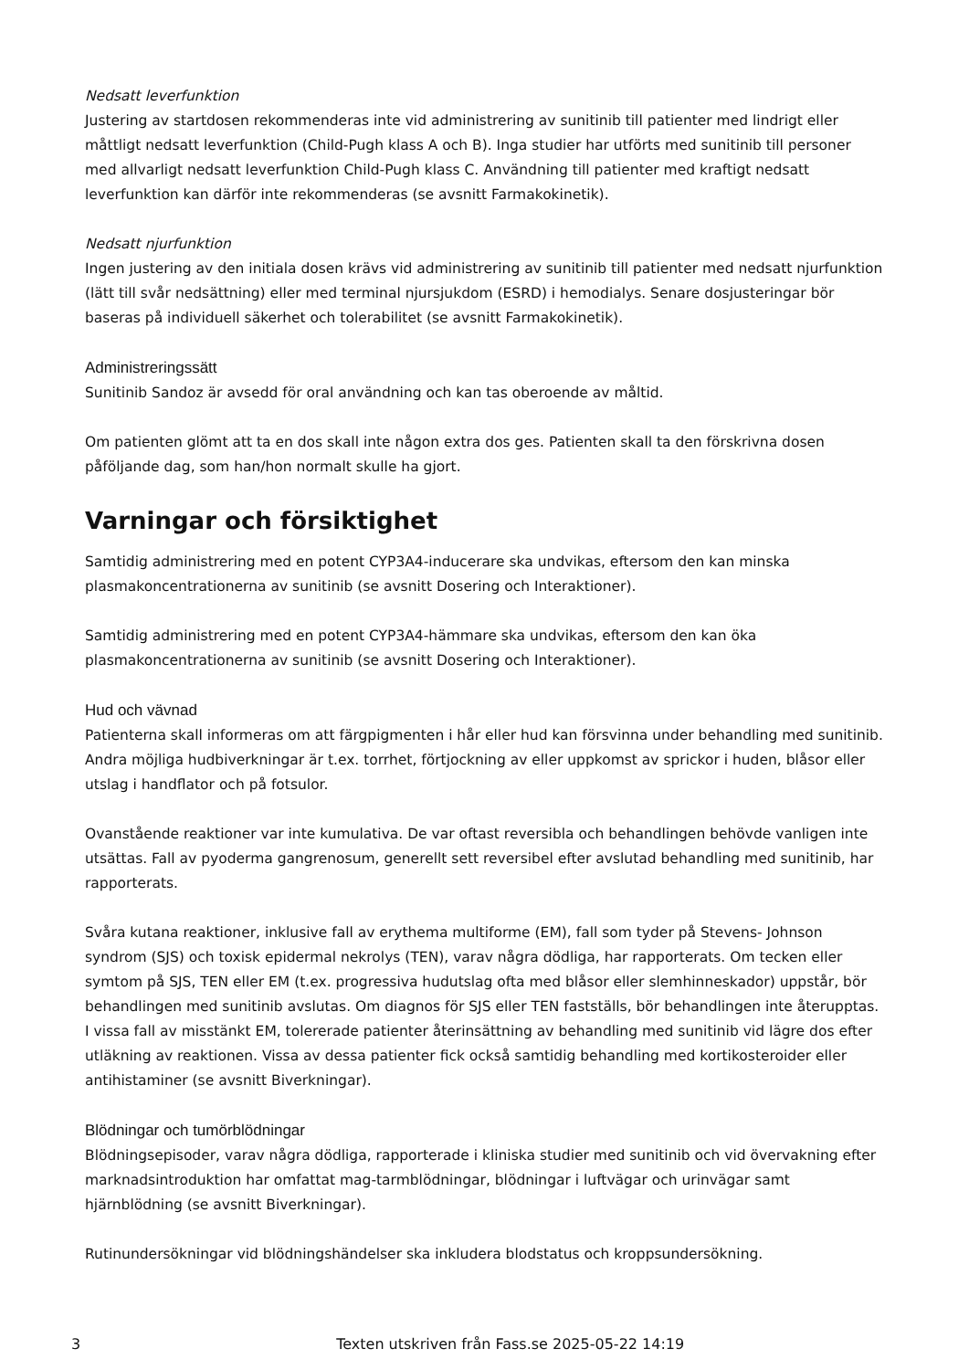Nedsatt leverfunktion
Justering av startdosen rekommenderas inte vid administrering av sunitinib till patienter med lindrigt eller måttligt nedsatt leverfunktion (Child-Pugh klass A och B). Inga studier har utförts med sunitinib till personer med allvarligt nedsatt leverfunktion Child-Pugh klass C. Användning till patienter med kraftigt nedsatt leverfunktion kan därför inte rekommenderas (se avsnitt Farmakokinetik).
Nedsatt njurfunktion
Ingen justering av den initiala dosen krävs vid administrering av sunitinib till patienter med nedsatt njurfunktion (lätt till svår nedsättning) eller med terminal njursjukdom (ESRD) i hemodialys. Senare dosjusteringar bör baseras på individuell säkerhet och tolerabilitet (se avsnitt Farmakokinetik).
Administreringssätt
Sunitinib Sandoz är avsedd för oral användning och kan tas oberoende av måltid.
Om patienten glömt att ta en dos skall inte någon extra dos ges. Patienten skall ta den förskrivna dosen påföljande dag, som han/hon normalt skulle ha gjort.
Varningar och försiktighet
Samtidig administrering med en potent CYP3A4-inducerare ska undvikas, eftersom den kan minska plasmakoncentrationerna av sunitinib (se avsnitt Dosering och Interaktioner).
Samtidig administrering med en potent CYP3A4-hämmare ska undvikas, eftersom den kan öka plasmakoncentrationerna av sunitinib (se avsnitt Dosering och Interaktioner).
Hud och vävnad
Patienterna skall informeras om att färgpigmenten i hår eller hud kan försvinna under behandling med sunitinib. Andra möjliga hudbiverkningar är t.ex. torrhet, förtjockning av eller uppkomst av sprickor i huden, blåsor eller utslag i handflator och på fotsulor.
Ovanstående reaktioner var inte kumulativa. De var oftast reversibla och behandlingen behövde vanligen inte utsättas. Fall av pyoderma gangrenosum, generellt sett reversibel efter avslutad behandling med sunitinib, har rapporterats.
Svåra kutana reaktioner, inklusive fall av erythema multiforme (EM), fall som tyder på Stevens- Johnson syndrom (SJS) och toxisk epidermal nekrolys (TEN), varav några dödliga, har rapporterats. Om tecken eller symtom på SJS, TEN eller EM (t.ex. progressiva hudutslag ofta med blåsor eller slemhinneskador) uppstår, bör behandlingen med sunitinib avslutas. Om diagnos för SJS eller TEN fastställs, bör behandlingen inte återupptas. I vissa fall av misstänkt EM, tolererade patienter återinsättning av behandling med sunitinib vid lägre dos efter utläkning av reaktionen. Vissa av dessa patienter fick också samtidig behandling med kortikosteroider eller antihistaminer (se avsnitt Biverkningar).
Blödningar och tumörblödningar
Blödningsepisoder, varav några dödliga, rapporterade i kliniska studier med sunitinib och vid övervakning efter marknadsintroduktion har omfattat mag-tarmblödningar, blödningar i luftvägar och urinvägar samt hjärnblödning (se avsnitt Biverkningar).
Rutinundersökningar vid blödningshändelser ska inkludera blodstatus och kroppsundersökning.
3 Texten utskriven från Fass.se 2025-05-22 14:19